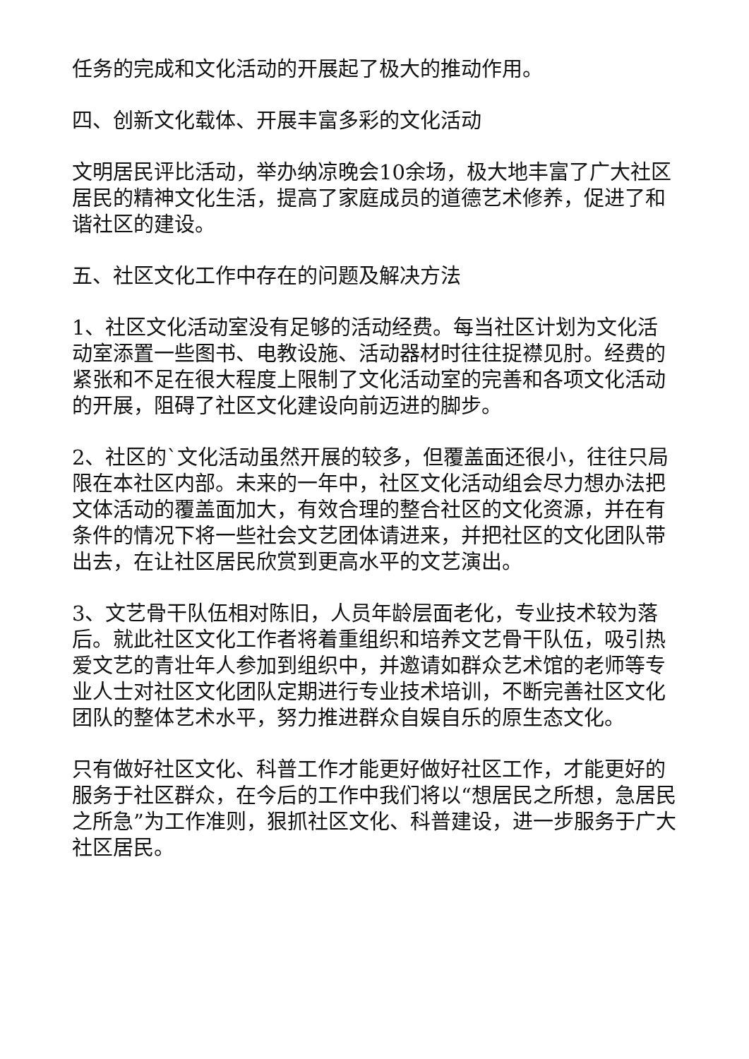任务的完成和文化活动的开展起了极大的推动作用。
四、创新文化载体、开展丰富多彩的文化活动
文明居民评比活动，举办纳凉晚会10余场，极大地丰富了广大社区居民的精神文化生活，提高了家庭成员的道德艺术修养，促进了和谐社区的建设。
五、社区文化工作中存在的问题及解决方法
1、社区文化活动室没有足够的活动经费。每当社区计划为文化活动室添置一些图书、电教设施、活动器材时往往捉襟见肘。经费的紧张和不足在很大程度上限制了文化活动室的完善和各项文化活动的开展，阻碍了社区文化建设向前迈进的脚步。
2、社区的`文化活动虽然开展的较多，但覆盖面还很小，往往只局限在本社区内部。未来的一年中，社区文化活动组会尽力想办法把文体活动的覆盖面加大，有效合理的整合社区的文化资源，并在有条件的情况下将一些社会文艺团体请进来，并把社区的文化团队带出去，在让社区居民欣赏到更高水平的文艺演出。
3、文艺骨干队伍相对陈旧，人员年龄层面老化，专业技术较为落后。就此社区文化工作者将着重组织和培养文艺骨干队伍，吸引热爱文艺的青壮年人参加到组织中，并邀请如群众艺术馆的老师等专业人士对社区文化团队定期进行专业技术培训，不断完善社区文化团队的整体艺术水平，努力推进群众自娱自乐的原生态文化。
只有做好社区文化、科普工作才能更好做好社区工作，才能更好的服务于社区群众，在今后的工作中我们将以“想居民之所想，急居民之所急”为工作准则，狠抓社区文化、科普建设，进一步服务于广大社区居民。